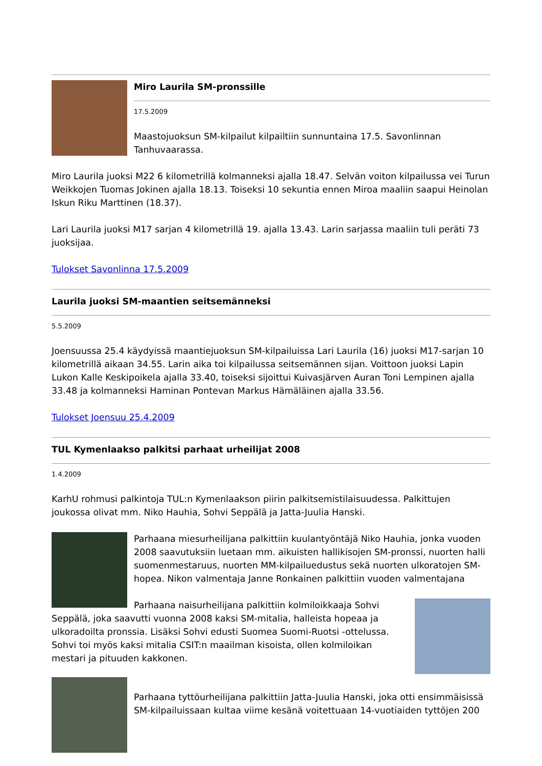Miro Laurila SM-pronssille
17.5.2009
Maastojuoksun SM-kilpailut kilpailtiin sunnuntaina 17.5. Savonlinnan Tanhuvaarassa.
Miro Laurila juoksi M22 6 kilometrillä kolmanneksi ajalla 18.47. Selvän voiton kilpailussa vei Turun Weikkojen Tuomas Jokinen ajalla 18.13. Toiseksi 10 sekuntia ennen Miroa maaliin saapui Heinolan Iskun Riku Marttinen (18.37).
Lari Laurila juoksi M17 sarjan 4 kilometrillä 19. ajalla 13.43. Larin sarjassa maaliin tuli peräti 73 juoksijaa.
Tulokset Savonlinna 17.5.2009
Laurila juoksi SM-maantien seitsemänneksi
5.5.2009
Joensuussa 25.4 käydyissä maantiejuoksun SM-kilpailuissa Lari Laurila (16) juoksi M17-sarjan 10 kilometrillä aikaan 34.55. Larin aika toi kilpailussa seitsemännen sijan. Voittoon juoksi Lapin Lukon Kalle Keskipoikela ajalla 33.40, toiseksi sijoittui Kuivasjärven Auran Toni Lempinen ajalla 33.48 ja kolmanneksi Haminan Pontevan Markus Hämäläinen ajalla 33.56.
Tulokset Joensuu 25.4.2009
TUL Kymenlaakso palkitsi parhaat urheilijat 2008
1.4.2009
KarhU rohmusi palkintoja TUL:n Kymenlaakson piirin palkitsemistilaisuudessa. Palkittujen joukossa olivat mm. Niko Hauhia, Sohvi Seppälä ja Jatta-Juulia Hanski.
Parhaana miesurheilijana palkittiin kuulantyöntäjä Niko Hauhia, jonka vuoden 2008 saavutuksiin luetaan mm. aikuisten hallikisojen SM-pronssi, nuorten halli suomenmestaruus, nuorten MM-kilpailuedustus sekä nuorten ulkoratojen SM-hopea. Nikon valmentaja Janne Ronkainen palkittiin vuoden valmentajana
Parhaana naisurheilijana palkittiin kolmiloikkaaja Sohvi Seppälä, joka saavutti vuonna 2008 kaksi SM-mitalia, halleista hopeaa ja ulkoradoilta pronssia. Lisäksi Sohvi edusti Suomea Suomi-Ruotsi -ottelussa. Sohvi toi myös kaksi mitalia CSIT:n maailman kisoista, ollen kolmiloikan mestari ja pituuden kakkonen.
Parhaana tyttöurheilijana palkittiin Jatta-Juulia Hanski, joka otti ensimmäisissä SM-kilpailuissaan kultaa viime kesänä voitettuaan 14-vuotiaiden tyttöjen 200